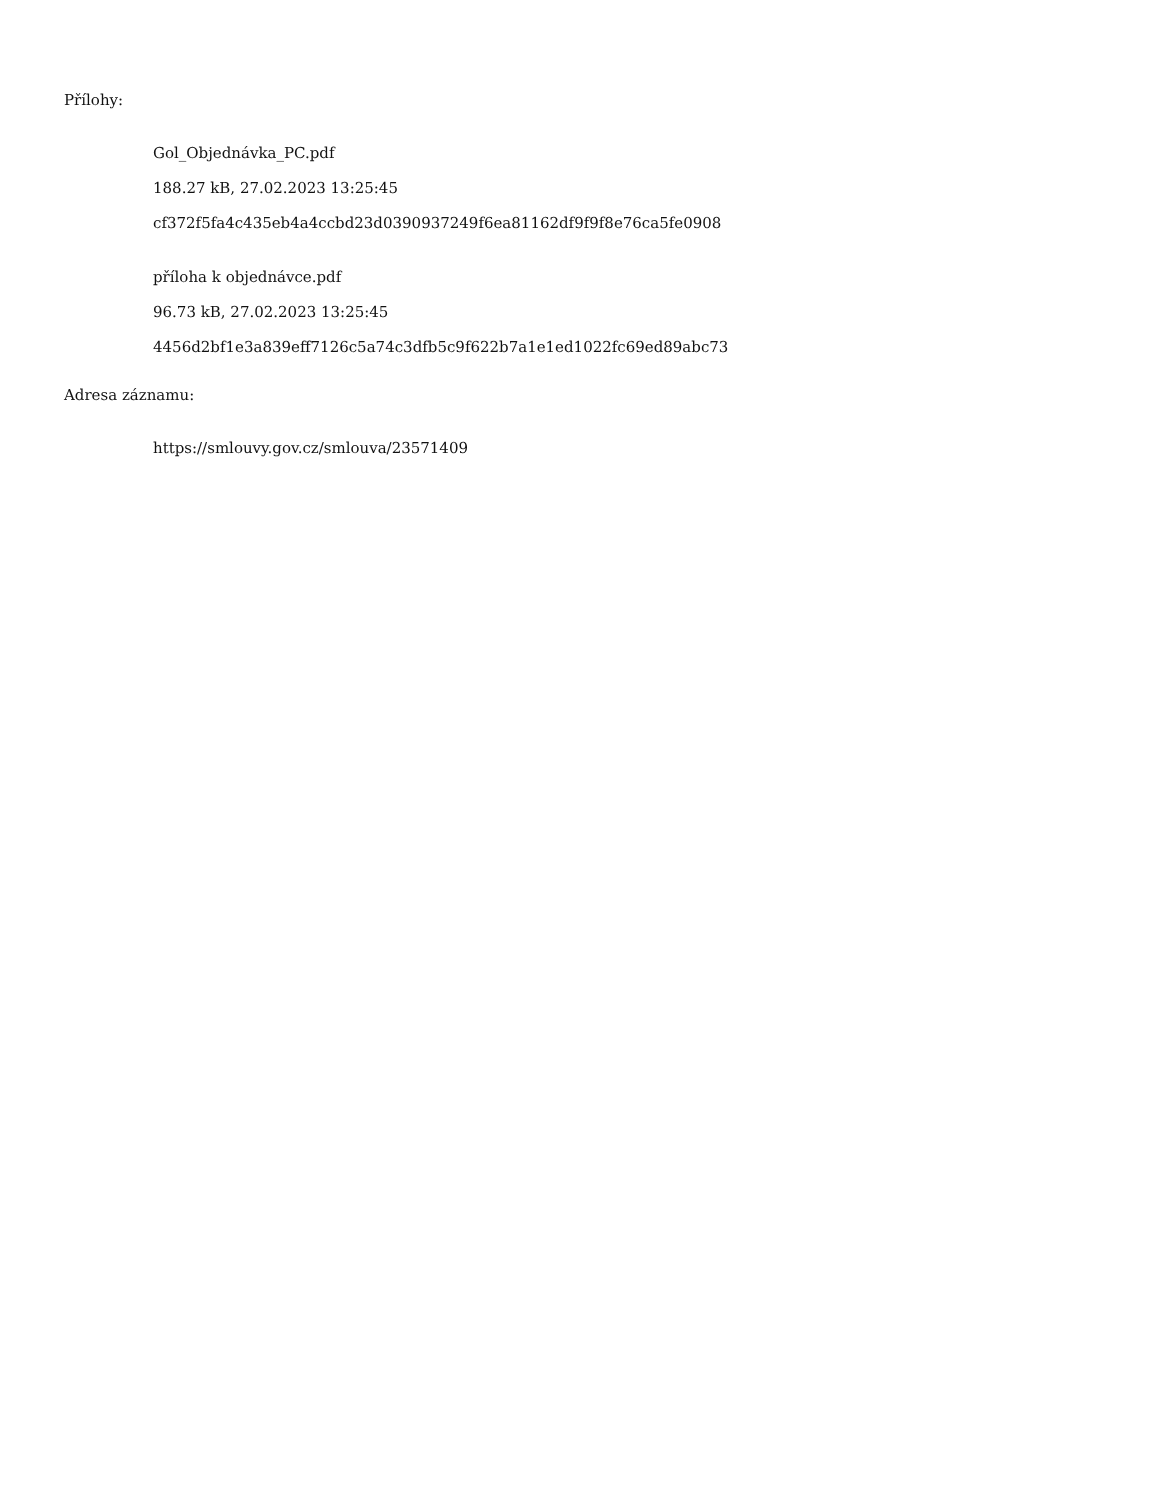Přílohy:
Gol_Objednávka_PC.pdf
188.27 kB, 27.02.2023 13:25:45
cf372f5fa4c435eb4a4ccbd23d0390937249f6ea81162df9f9f8e76ca5fe0908
příloha k objednávce.pdf
96.73 kB, 27.02.2023 13:25:45
4456d2bf1e3a839eff7126c5a74c3dfb5c9f622b7a1e1ed1022fc69ed89abc73
Adresa záznamu:
https://smlouvy.gov.cz/smlouva/23571409